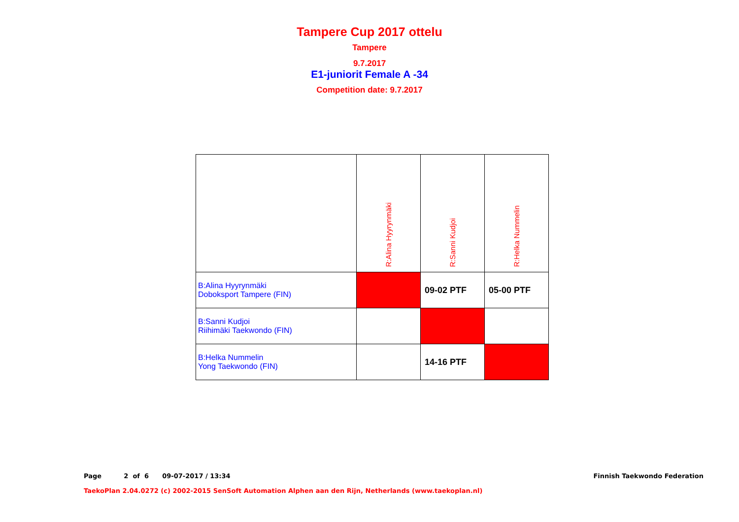Tampere Cup 2017 ottelu
Tampere
9.7.2017
E1-juniorit Female A -34
Competition date: 9.7.2017
| | R:Alina Hyyrynmäki | R:Sanni Kudjoi | R:Helka Nummelin |
| B:Alina Hyyrynmäki Doboksport Tampere (FIN) | | 09-02 PTF | 05-00 PTF |
| B:Sanni Kudjoi Riihimäki Taekwondo (FIN) | | | |
| B:Helka Nummelin Yong Taekwondo (FIN) | | 14-16 PTF | |
Page 2 of 6 09-07-2017 / 13:34 Finnish Taekwondo Federation
TaekoPlan 2.04.0272 (c) 2002-2015 SenSoft Automation Alphen aan den Rijn, Netherlands (www.taekoplan.nl)